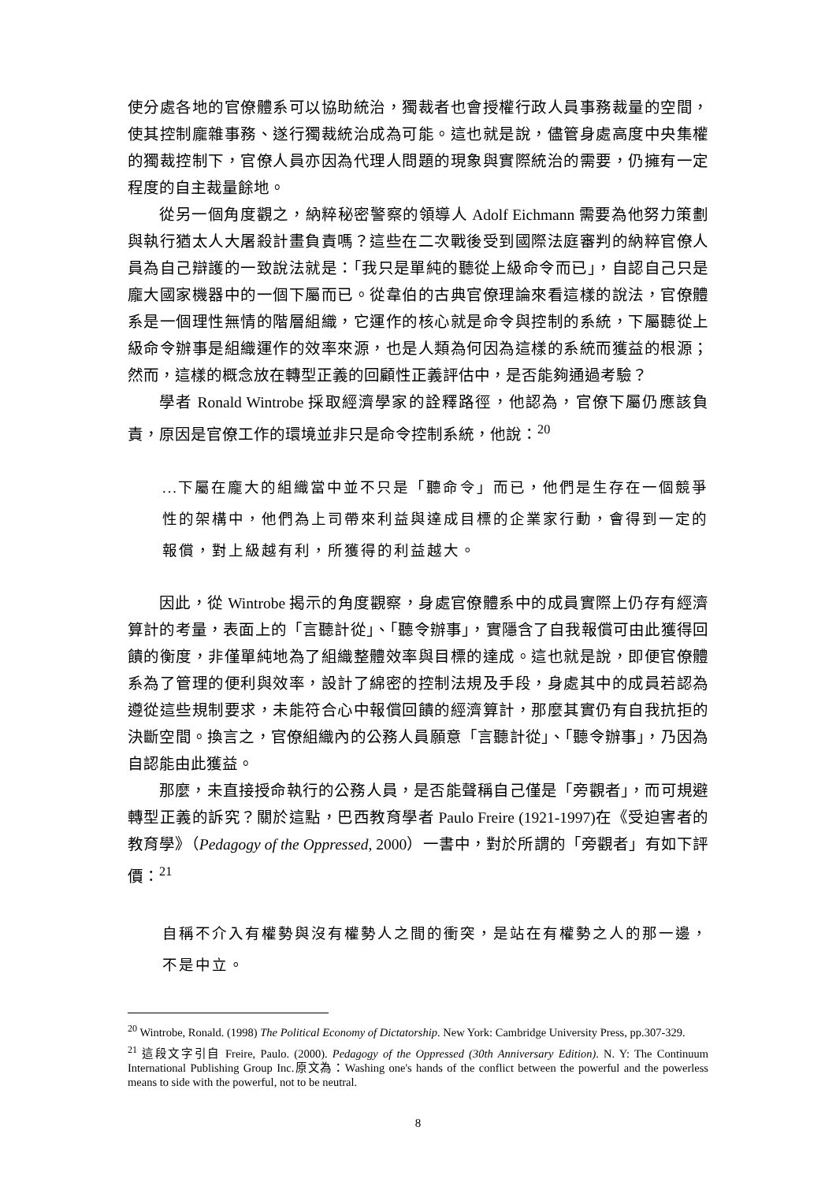使分處各地的官僚體系可以協助統治，獨裁者也會授權行政人員事務裁量的空間，使其控制龐雜事務、遂行獨裁統治成為可能。這也就是說，儘管身處高度中央集權的獨裁控制下，官僚人員亦因為代理人問題的現象與實際統治的需要，仍擁有一定程度的自主裁量餘地。
從另一個角度觀之，納粹秘密警察的領導人 Adolf Eichmann 需要為他努力策劃與執行猶太人大屠殺計畫負責嗎？這些在二次戰後受到國際法庭審判的納粹官僚人員為自己辯護的一致說法就是：「我只是單純的聽從上級命令而已」，自認自己只是龐大國家機器中的一個下屬而已。從韋伯的古典官僚理論來看這樣的說法，官僚體系是一個理性無情的階層組織，它運作的核心就是命令與控制的系統，下屬聽從上級命令辦事是組織運作的效率來源，也是人類為何因為這樣的系統而獲益的根源；然而，這樣的概念放在轉型正義的回顧性正義評估中，是否能夠通過考驗？
學者 Ronald Wintrobe 採取經濟學家的詮釋路徑，他認為，官僚下屬仍應該負責，原因是官僚工作的環境並非只是命令控制系統，他說：<sup>20</sup>
...下屬在龐大的組織當中並不只是「聽命令」而已，他們是生存在一個競爭性的架構中，他們為上司帶來利益與達成目標的企業家行動，會得到一定的報償，對上級越有利，所獲得的利益越大。
因此，從 Wintrobe 揭示的角度觀察，身處官僚體系中的成員實際上仍存有經濟算計的考量，表面上的「言聽計從」、「聽令辦事」，實隱含了自我報償可由此獲得回饋的衡度，非僅單純地為了組織整體效率與目標的達成。這也就是說，即便官僚體系為了管理的便利與效率，設計了綿密的控制法規及手段，身處其中的成員若認為遵從這些規制要求，未能符合心中報償回饋的經濟算計，那麼其實仍有自我抗拒的決斷空間。換言之，官僚組織內的公務人員願意「言聽計從」、「聽令辦事」，乃因為自認能由此獲益。
那麼，未直接授命執行的公務人員，是否能聲稱自己僅是「旁觀者」，而可規避轉型正義的訴究？關於這點，巴西教育學者 Paulo Freire (1921-1997)在《受迫害者的教育學》（Pedagogy of the Oppressed, 2000）一書中，對於所謂的「旁觀者」有如下評價：<sup>21</sup>
自稱不介入有權勢與沒有權勢人之間的衝突，是站在有權勢之人的那一邊，不是中立。
<sup>20</sup> Wintrobe, Ronald. (1998) The Political Economy of Dictatorship. New York: Cambridge University Press, pp.307-329.
<sup>21</sup> 這段文字引自 Freire, Paulo. (2000). Pedagogy of the Oppressed (30th Anniversary Edition). N. Y: The Continuum International Publishing Group Inc.原文為：Washing one's hands of the conflict between the powerful and the powerless means to side with the powerful, not to be neutral.
8